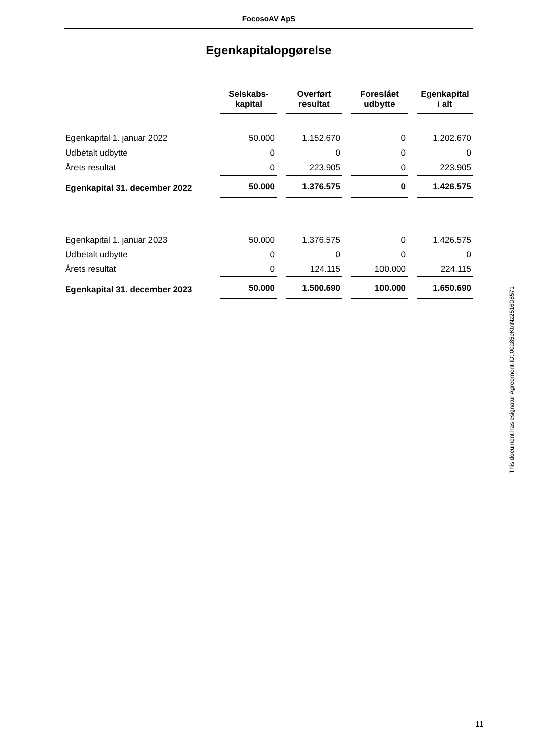FocosoAV ApS
Egenkapitalopgørelse
| | Selskabs- kapital | Overført resultat | Foreslået udbytte | Egenkapital i alt |
| --- | --- | --- | --- | --- |
| Egenkapital 1. januar 2022 | 50.000 | 1.152.670 | 0 | 1.202.670 |
| Udbetalt udbytte | 0 | 0 | 0 | 0 |
| Årets resultat | 0 | 223.905 | 0 | 223.905 |
| Egenkapital 31. december 2022 | 50.000 | 1.376.575 | 0 | 1.426.575 |
| Egenkapital 1. januar 2023 | 50.000 | 1.376.575 | 0 | 1.426.575 |
| Udbetalt udbytte | 0 | 0 | 0 | 0 |
| Årets resultat | 0 | 124.115 | 100.000 | 224.115 |
| Egenkapital 31. december 2023 | 50.000 | 1.500.690 | 100.000 | 1.650.690 |
This document has esignatur Agreement-ID: 00a85eKtnNz251608571
11